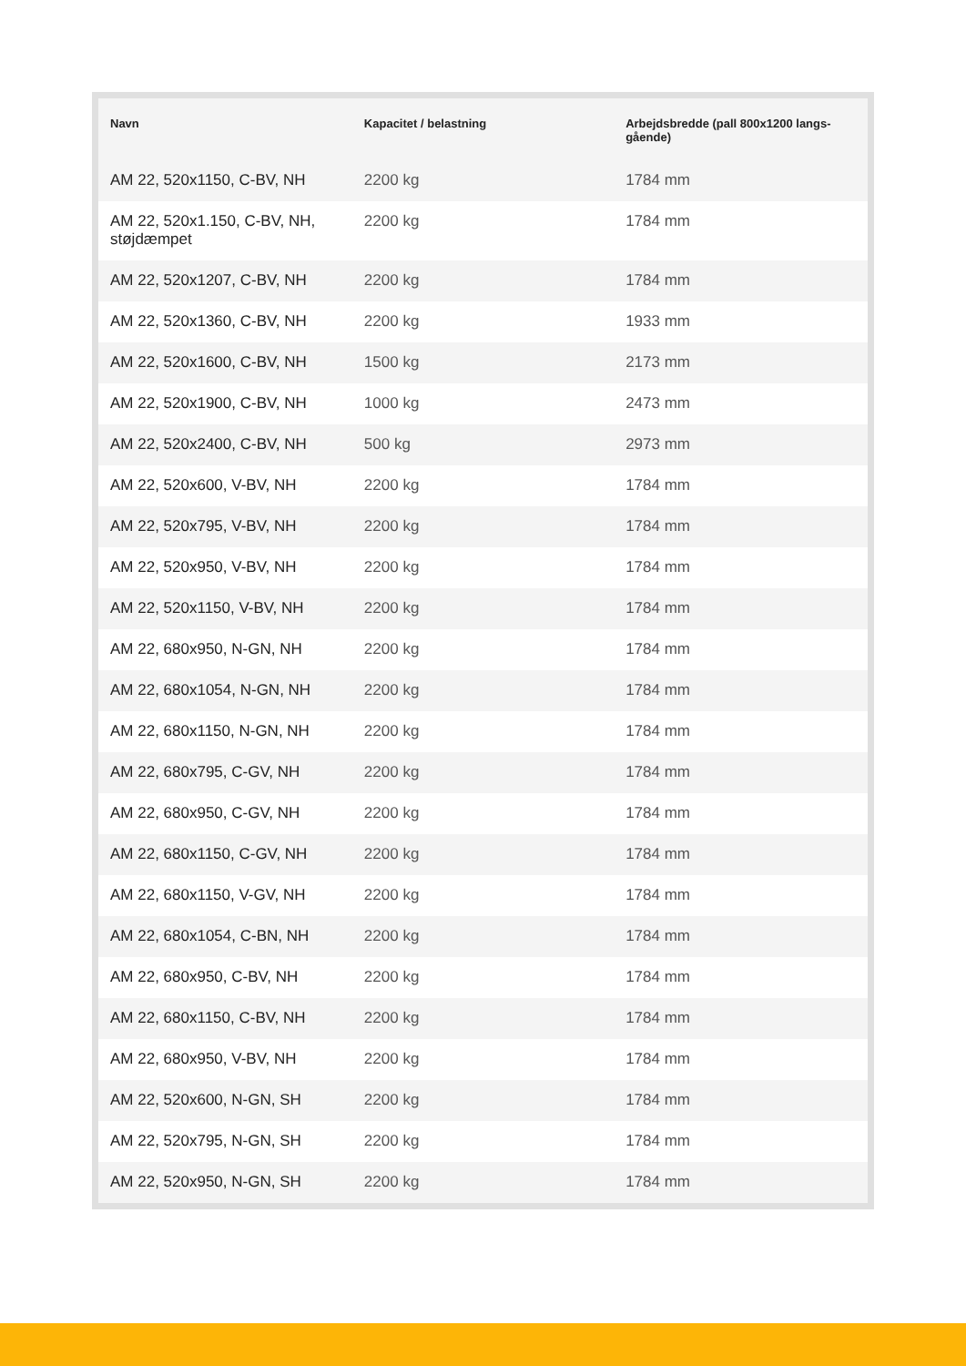| Navn | Kapacitet / belastning | Arbejdsbredde (pall 800x1200 langs-gående) |
| --- | --- | --- |
| AM 22, 520x1150, C-BV, NH | 2200 kg | 1784 mm |
| AM 22, 520x1.150, C-BV, NH, støjdæmpet | 2200 kg | 1784 mm |
| AM 22, 520x1207, C-BV, NH | 2200 kg | 1784 mm |
| AM 22, 520x1360, C-BV, NH | 2200 kg | 1933 mm |
| AM 22, 520x1600, C-BV, NH | 1500 kg | 2173 mm |
| AM 22, 520x1900, C-BV, NH | 1000 kg | 2473 mm |
| AM 22, 520x2400, C-BV, NH | 500 kg | 2973 mm |
| AM 22, 520x600, V-BV, NH | 2200 kg | 1784 mm |
| AM 22, 520x795, V-BV, NH | 2200 kg | 1784 mm |
| AM 22, 520x950, V-BV, NH | 2200 kg | 1784 mm |
| AM 22, 520x1150, V-BV, NH | 2200 kg | 1784 mm |
| AM 22, 680x950, N-GN, NH | 2200 kg | 1784 mm |
| AM 22, 680x1054, N-GN, NH | 2200 kg | 1784 mm |
| AM 22, 680x1150, N-GN, NH | 2200 kg | 1784 mm |
| AM 22, 680x795, C-GV, NH | 2200 kg | 1784 mm |
| AM 22, 680x950, C-GV, NH | 2200 kg | 1784 mm |
| AM 22, 680x1150, C-GV, NH | 2200 kg | 1784 mm |
| AM 22, 680x1150, V-GV, NH | 2200 kg | 1784 mm |
| AM 22, 680x1054, C-BN, NH | 2200 kg | 1784 mm |
| AM 22, 680x950, C-BV, NH | 2200 kg | 1784 mm |
| AM 22, 680x1150, C-BV, NH | 2200 kg | 1784 mm |
| AM 22, 680x950, V-BV, NH | 2200 kg | 1784 mm |
| AM 22, 520x600, N-GN, SH | 2200 kg | 1784 mm |
| AM 22, 520x795, N-GN, SH | 2200 kg | 1784 mm |
| AM 22, 520x950, N-GN, SH | 2200 kg | 1784 mm |